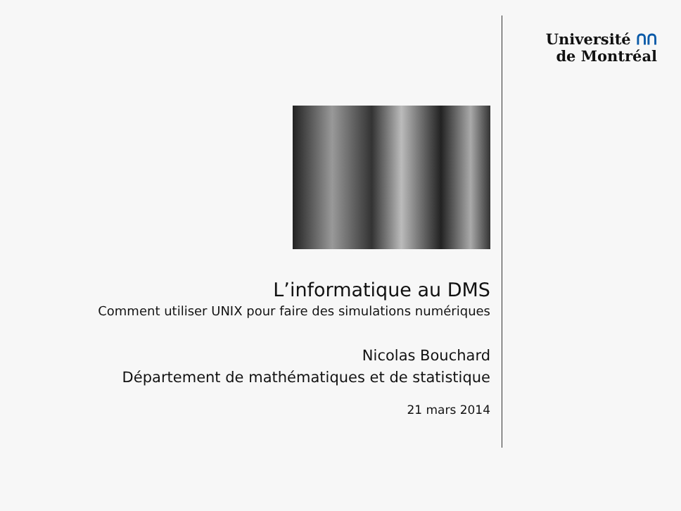Université ᑎᑎ
de Montréal
L’informatique au DMS
Comment utiliser UNIX pour faire des simulations numériques
Nicolas Bouchard
Département de mathématiques et de statistique
21 mars 2014